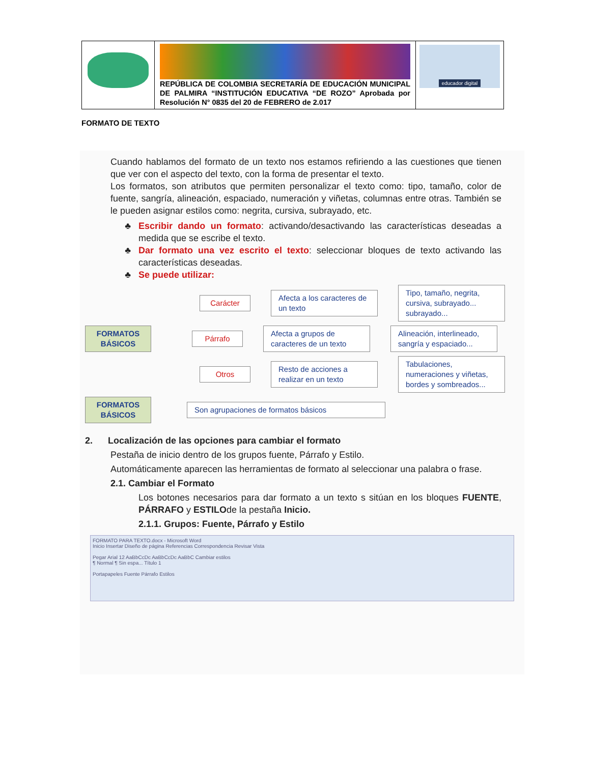| | REPÚBLICA DE COLOMBIA SECRETARÍA DE EDUCACIÓN MUNICIPAL DE PALMIRA “INSTITUCIÓN EDUCATIVA “DE ROZO” Aprobada por Resolución N° 0835 del 20 de FEBRERO de 2.017 | educador digital |
FORMATO DE TEXTO
Cuando hablamos del formato de un texto nos estamos refiriendo a las cuestiones que tienen que ver con el aspecto del texto, con la forma de presentar el texto.
Los formatos, son atributos que permiten personalizar el texto como: tipo, tamaño, color de fuente, sangría, alineación, espaciado, numeración y viñetas, columnas entre otras. También se le pueden asignar estilos como: negrita, cursiva, subrayado, etc.
Escribir dando un formato: activando/desactivando las características deseadas a medida que se escribe el texto.
Dar formato una vez escrito el texto: seleccionar bloques de texto activando las características deseadas.
Se puede utilizar:
Carácter
Afecta a los caracteres de un texto
Tipo, tamaño, negrita, cursiva, subrayado... subrayado...
FORMATOS BÁSICOS
Párrafo
Afecta a grupos de caracteres de un texto
Alineación, interlineado, sangría y espaciado...
Otros
Resto de acciones a realizar en un texto
Tabulaciones, numeraciones y viñetas, bordes y sombreados...
FORMATOS BÁSICOS
Son agrupaciones de formatos básicos
2. Localización de las opciones para cambiar el formato
Pestaña de inicio dentro de los grupos fuente, Párrafo y Estilo.
Automáticamente aparecen las herramientas de formato al seleccionar una palabra o frase.
2.1. Cambiar el Formato
Los botones necesarios para dar formato a un texto s sitúan en los bloques FUENTE, PÁRRAFO y ESTILOde la pestaña Inicio.
2.1.1. Grupos: Fuente, Párrafo y Estilo
FORMATO PARA TEXTO.docx - Microsoft Word
Inicio Insertar Diseño de página Referencias Correspondencia Revisar Vista
Pegar Arial 12 AaBbCcDc AaBbCcDc AaBbC Cambiar estilos
¶ Normal ¶ Sin espa... Título 1
Portapapeles Fuente Párrafo Estilos